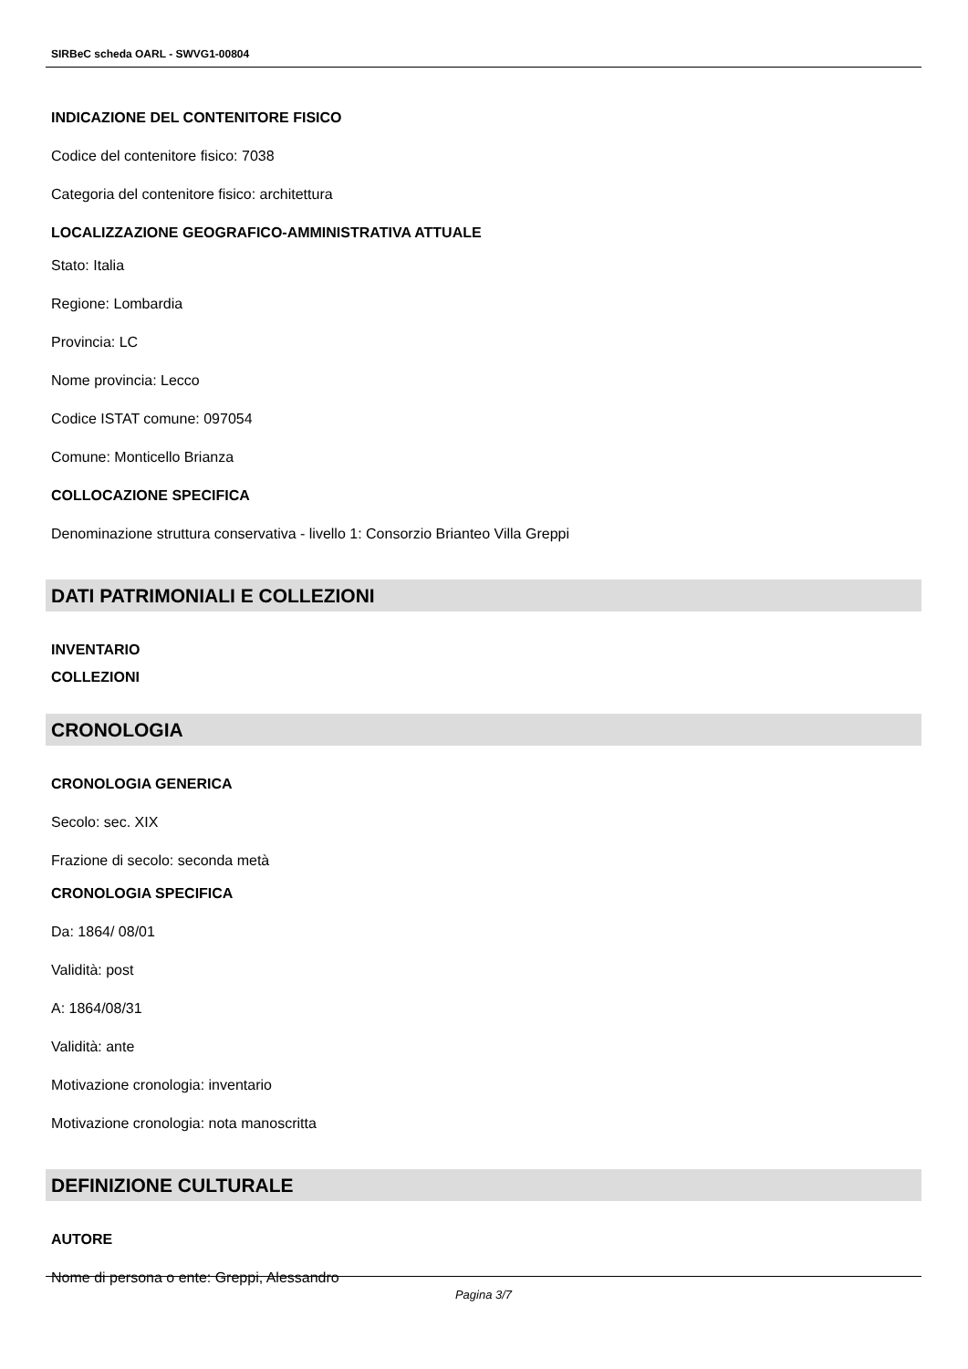SIRBeC scheda OARL - SWVG1-00804
INDICAZIONE DEL CONTENITORE FISICO
Codice del contenitore fisico: 7038
Categoria del contenitore fisico: architettura
LOCALIZZAZIONE GEOGRAFICO-AMMINISTRATIVA ATTUALE
Stato: Italia
Regione: Lombardia
Provincia: LC
Nome provincia: Lecco
Codice ISTAT comune: 097054
Comune: Monticello Brianza
COLLOCAZIONE SPECIFICA
Denominazione struttura conservativa - livello 1: Consorzio Brianteo Villa Greppi
DATI PATRIMONIALI E COLLEZIONI
INVENTARIO
COLLEZIONI
CRONOLOGIA
CRONOLOGIA GENERICA
Secolo: sec. XIX
Frazione di secolo: seconda metà
CRONOLOGIA SPECIFICA
Da: 1864/ 08/01
Validità: post
A: 1864/08/31
Validità: ante
Motivazione cronologia: inventario
Motivazione cronologia: nota manoscritta
DEFINIZIONE CULTURALE
AUTORE
Nome di persona o ente: Greppi, Alessandro
Pagina 3/7